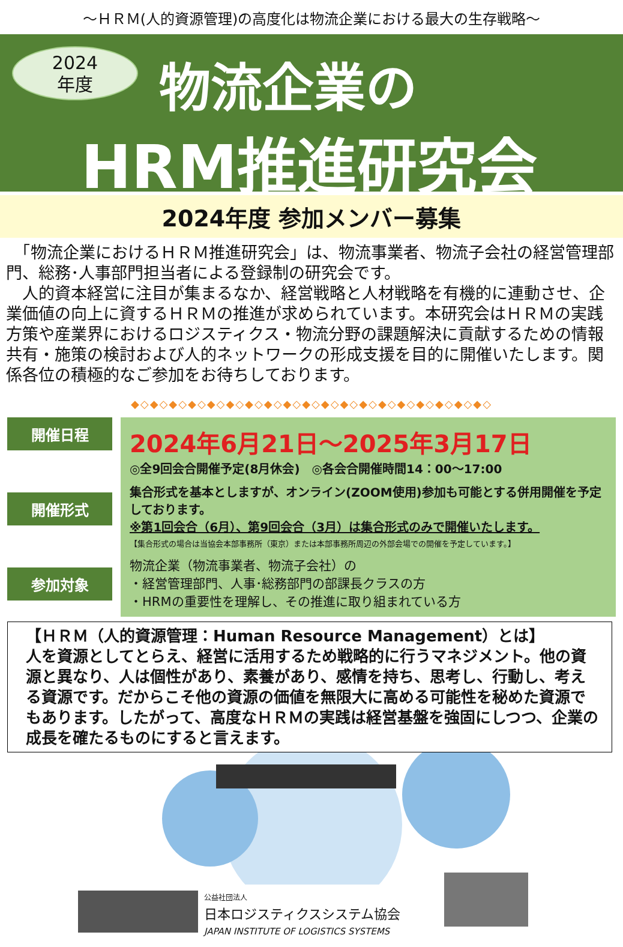～ＨＲＭ(人的資源管理)の高度化は物流企業における最大の生存戦略～
2024
年度
物流企業の
HRM推進研究会
2024年度 参加メンバー募集
　「物流企業におけるＨＲＭ推進研究会」は、物流事業者、物流子会社の経営管理部門、総務･人事部門担当者による登録制の研究会です。
　人的資本経営に注目が集まるなか、経営戦略と人材戦略を有機的に連動させ、企業価値の向上に資するＨＲＭの推進が求められています。本研究会はＨＲＭの実践方策や産業界におけるロジスティクス・物流分野の課題解決に貢献するための情報共有・施策の検討および人的ネットワークの形成支援を目的に開催いたします。関係各位の積極的なご参加をお待ちしております。
◆◇◆◇◆◇◆◇◆◇◆◇◆◇◆◇◆◇◆◇◆◇◆◇◆◇◆◇◆◇◆◇◆◇◆◇◆◇
開催日程
開催形式
参加対象
2024年6月21日～2025年3月17日
◎全9回会合開催予定(8月休会)　◎各会合開催時間14：00～17:00
集合形式を基本としますが、オンライン(ZOOM使用)参加も可能とする併用開催を予定しております。
※第1回会合（6月）、第9回会合（3月）は集合形式のみで開催いたします。
【集合形式の場合は当協会本部事務所（東京）または本部事務所周辺の外部会場での開催を予定しています。】
物流企業（物流事業者、物流子会社）の
・経営管理部門、人事･総務部門の部課長クラスの方
・HRMの重要性を理解し、その推進に取り組まれている方
【ＨＲＭ（人的資源管理：Human Resource Management）とは】
人を資源としてとらえ、経営に活用するため戦略的に行うマネジメント。他の資源と異なり、人は個性があり、素養があり、感情を持ち、思考し、行動し、考える資源です。だからこそ他の資源の価値を無限大に高める可能性を秘めた資源でもあります。したがって、高度なＨＲＭの実践は経営基盤を強固にしつつ、企業の成長を確たるものにすると言えます。
公益社団法人
日本ロジスティクスシステム協会
JAPAN INSTITUTE OF LOGISTICS SYSTEMS